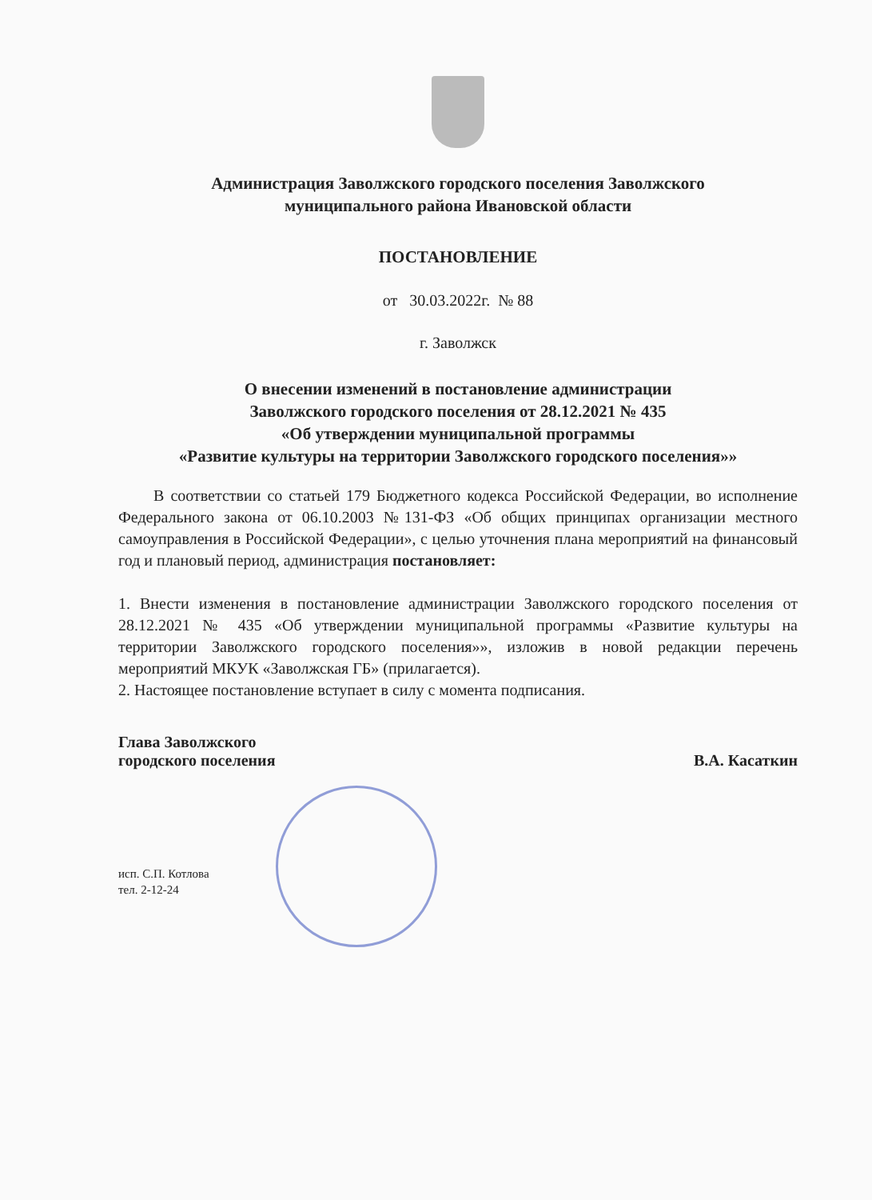Администрация Заволжского городского поселения Заволжского
муниципального района Ивановской области
ПОСТАНОВЛЕНИЕ
от 30.03.2022г. № 88
г. Заволжск
О внесении изменений в постановление администрации
Заволжского городского поселения от 28.12.2021 № 435
«Об утверждении муниципальной программы
«Развитие культуры на территории Заволжского городского поселения»»
В соответствии со статьей 179 Бюджетного кодекса Российской Федерации, во исполнение Федерального закона от 06.10.2003 №131-ФЗ «Об общих принципах организации местного самоуправления в Российской Федерации», с целью уточнения плана мероприятий на финансовый год и плановый период, администрация постановляет:
1. Внести изменения в постановление администрации Заволжского городского поселения от 28.12.2021 № 435 «Об утверждении муниципальной программы «Развитие культуры на территории Заволжского городского поселения»», изложив в новой редакции перечень мероприятий МКУК «Заволжская ГБ» (прилагается).
2. Настоящее постановление вступает в силу с момента подписания.
Глава Заволжского
городского поселения
В.А. Касаткин
исп. С.П. Котлова
тел. 2-12-24